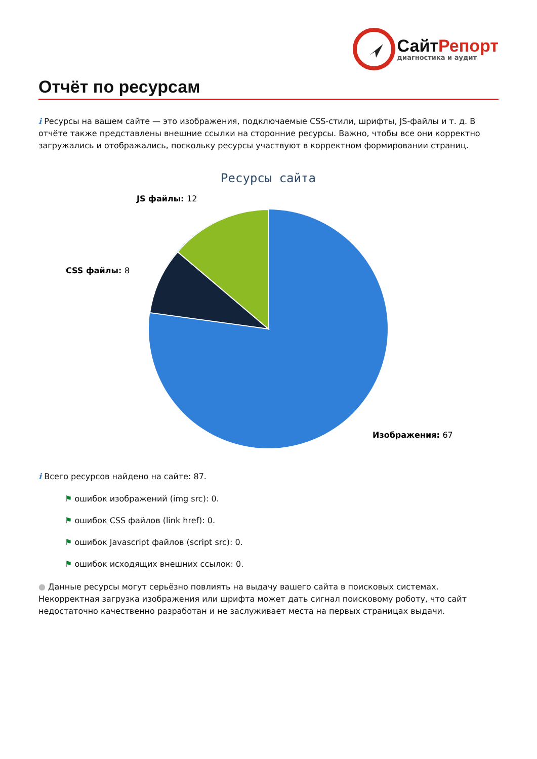СайтРепорт
диагностика и аудит
Отчёт по ресурсам
i Ресурсы на вашем сайте — это изображения, подключаемые CSS-стили, шрифты, JS-файлы и т. д. В отчёте также представлены внешние ссылки на сторонние ресурсы. Важно, чтобы все они корректно загружались и отображались, поскольку ресурсы участвуют в корректном формировании страниц.
Ресурсы сайта
JS файлы: 12
CSS файлы: 8
Изображения: 67
i Всего ресурсов найдено на сайте: 87.
⚑ ошибок изображений (img src): 0.
⚑ ошибок CSS файлов (link href): 0.
⚑ ошибок Javascript файлов (script src): 0.
⚑ ошибок исходящих внешних ссылок: 0.
● Данные ресурсы могут серьёзно повлиять на выдачу вашего сайта в поисковых системах. Некорректная загрузка изображения или шрифта может дать сигнал поисковому роботу, что сайт недостаточно качественно разработан и не заслуживает места на первых страницах выдачи.